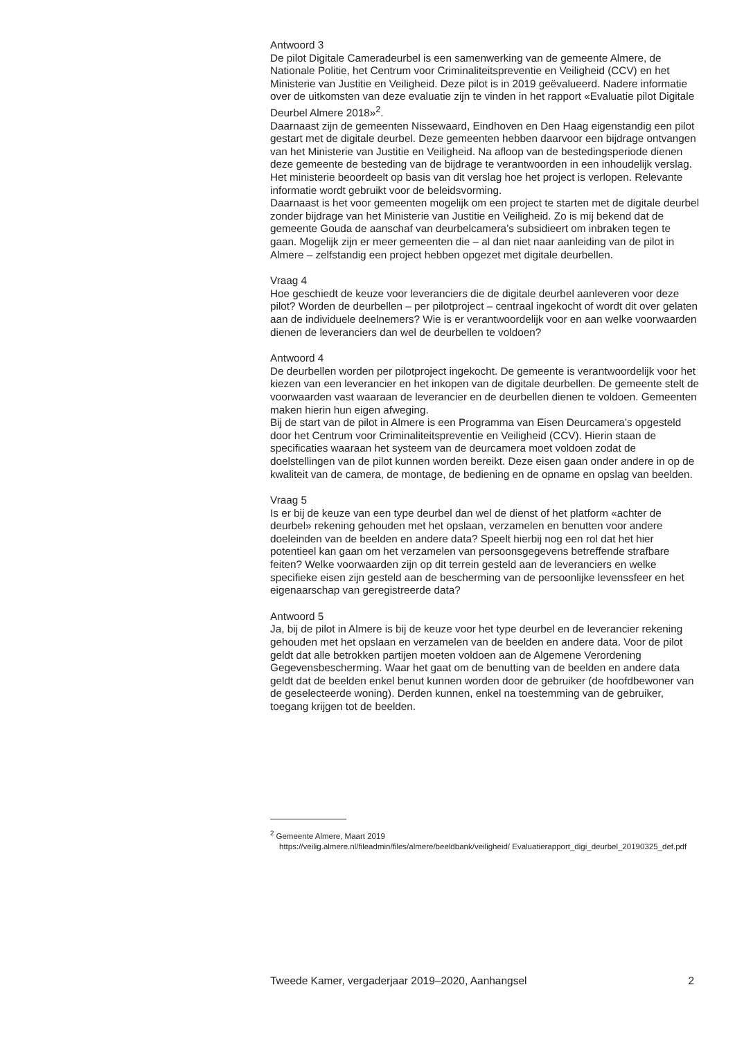Antwoord 3
De pilot Digitale Cameradeurbel is een samenwerking van de gemeente Almere, de Nationale Politie, het Centrum voor Criminaliteitspreventie en Veiligheid (CCV) en het Ministerie van Justitie en Veiligheid. Deze pilot is in 2019 geëvalueerd. Nadere informatie over de uitkomsten van deze evaluatie zijn te vinden in het rapport «Evaluatie pilot Digitale Deurbel Almere 2018»<sup>2</sup>.
Daarnaast zijn de gemeenten Nissewaard, Eindhoven en Den Haag eigenstandig een pilot gestart met de digitale deurbel. Deze gemeenten hebben daarvoor een bijdrage ontvangen van het Ministerie van Justitie en Veiligheid. Na afloop van de bestedingsperiode dienen deze gemeente de besteding van de bijdrage te verantwoorden in een inhoudelijk verslag. Het ministerie beoordeelt op basis van dit verslag hoe het project is verlopen. Relevante informatie wordt gebruikt voor de beleidsvorming.
Daarnaast is het voor gemeenten mogelijk om een project te starten met de digitale deurbel zonder bijdrage van het Ministerie van Justitie en Veiligheid. Zo is mij bekend dat de gemeente Gouda de aanschaf van deurbelcamera’s subsidieert om inbraken tegen te gaan. Mogelijk zijn er meer gemeenten die – al dan niet naar aanleiding van de pilot in Almere – zelfstandig een project hebben opgezet met digitale deurbellen.
Vraag 4
Hoe geschiedt de keuze voor leveranciers die de digitale deurbel aanleveren voor deze pilot? Worden de deurbellen – per pilotproject – centraal ingekocht of wordt dit over gelaten aan de individuele deelnemers? Wie is er verantwoordelijk voor en aan welke voorwaarden dienen de leveranciers dan wel de deurbellen te voldoen?
Antwoord 4
De deurbellen worden per pilotproject ingekocht. De gemeente is verantwoordelijk voor het kiezen van een leverancier en het inkopen van de digitale deurbellen. De gemeente stelt de voorwaarden vast waaraan de leverancier en de deurbellen dienen te voldoen. Gemeenten maken hierin hun eigen afweging.
Bij de start van de pilot in Almere is een Programma van Eisen Deurcamera’s opgesteld door het Centrum voor Criminaliteitspreventie en Veiligheid (CCV). Hierin staan de specificaties waaraan het systeem van de deurcamera moet voldoen zodat de doelstellingen van de pilot kunnen worden bereikt. Deze eisen gaan onder andere in op de kwaliteit van de camera, de montage, de bediening en de opname en opslag van beelden.
Vraag 5
Is er bij de keuze van een type deurbel dan wel de dienst of het platform «achter de deurbel» rekening gehouden met het opslaan, verzamelen en benutten voor andere doeleinden van de beelden en andere data? Speelt hierbij nog een rol dat het hier potentieel kan gaan om het verzamelen van persoonsgegevens betreffende strafbare feiten? Welke voorwaarden zijn op dit terrein gesteld aan de leveranciers en welke specifieke eisen zijn gesteld aan de bescherming van de persoonlijke levenssfeer en het eigenaarschap van geregistreerde data?
Antwoord 5
Ja, bij de pilot in Almere is bij de keuze voor het type deurbel en de leverancier rekening gehouden met het opslaan en verzamelen van de beelden en andere data. Voor de pilot geldt dat alle betrokken partijen moeten voldoen aan de Algemene Verordening Gegevensbescherming. Waar het gaat om de benutting van de beelden en andere data geldt dat de beelden enkel benut kunnen worden door de gebruiker (de hoofdbewoner van de geselecteerde woning). Derden kunnen, enkel na toestemming van de gebruiker, toegang krijgen tot de beelden.
<sup>2</sup> Gemeente Almere, Maart 2019
https://veilig.almere.nl/fileadmin/files/almere/beeldbank/veiligheid/ Evaluatierapport_digi_deurbel_20190325_def.pdf
Tweede Kamer, vergaderjaar 2019–2020, Aanhangsel 2